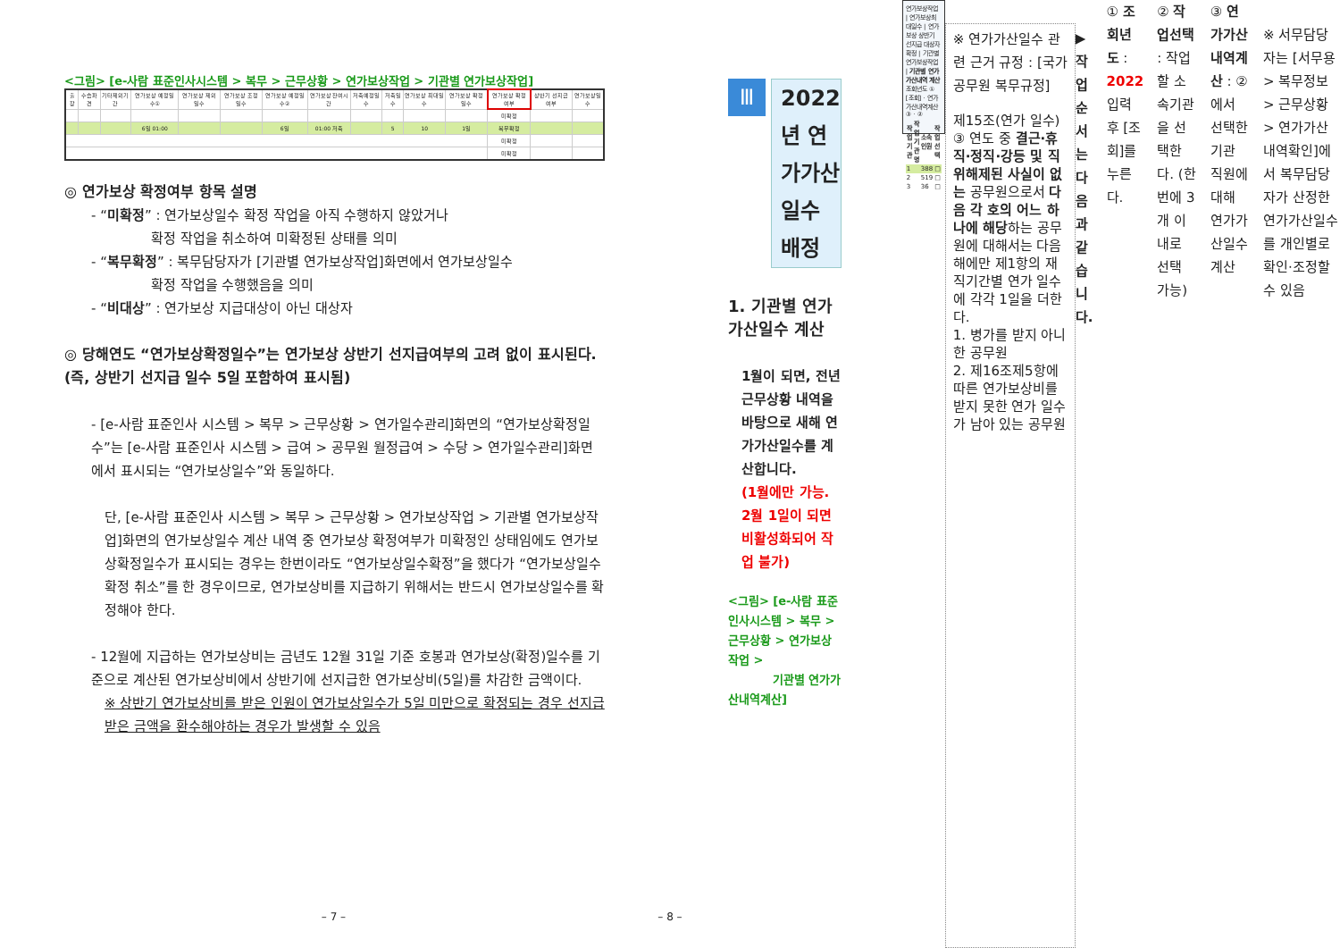<그림> [e-사람 표준인사시스템 > 복무 > 근무상황 > 연가보상작업 > 기관별 연가보상작업]
| 출장 | 수습파견 | 기타제외기간 | 연가보상 예정일수① | 연가보상 제외일수 | 연가보상 조정일수 | 연가보상 예정일수② | 연가보상 잔여시간 | 저축예정일수 | 저축일수 | 연가보상 최대일수 | 연가보상 확정일수 | 연가보상 확정여부 | 상반기 선지급여부 | 연가보상일수 |
| --- | --- | --- | --- | --- | --- | --- | --- | --- | --- | --- | --- | --- | --- | --- |
| | | | | | | | | | | | | 미확정 | | |
| | | | 6일 01:00 | | | 6일 | 01:00 저축 | | 5 | 10 | 1일 | 복무확정 | | |
| | | | | | | | | | | | | 미확정 | | |
| | | | | | | | | | | | | 미확정 | | |
◎ 연가보상 확정여부 항목 설명
- “미확정” : 연가보상일수 확정 작업을 아직 수행하지 않았거나
확정 작업을 취소하여 미확정된 상태를 의미
- “복무확정” : 복무담당자가 [기관별 연가보상작업]화면에서 연가보상일수
확정 작업을 수행했음을 의미
- “비대상” : 연가보상 지급대상이 아닌 대상자
◎ 당해연도 “연가보상확정일수”는 연가보상 상반기 선지급여부의 고려 없이 표시된다. (즉, 상반기 선지급 일수 5일 포함하여 표시됨)
- [e-사람 표준인사 시스템 > 복무 > 근무상황 > 연가일수관리]화면의 “연가보상확정일수”는 [e-사람 표준인사 시스템 > 급여 > 공무원 월정급여 > 수당 > 연가일수관리]화면에서 표시되는 “연가보상일수”와 동일하다.
단, [e-사람 표준인사 시스템 > 복무 > 근무상황 > 연가보상작업 > 기관별 연가보상작업]화면의 연가보상일수 계산 내역 중 연가보상 확정여부가 미확정인 상태임에도 연가보상확정일수가 표시되는 경우는 한번이라도 “연가보상일수확정”을 했다가 “연가보상일수확정 취소”를 한 경우이므로, 연가보상비를 지급하기 위해서는 반드시 연가보상일수를 확정해야 한다.
- 12월에 지급하는 연가보상비는 금년도 12월 31일 기준 호봉과 연가보상(확정)일수를 기준으로 계산된 연가보상비에서 상반기에 선지급한 연가보상비(5일)를 차감한 금액이다.
※ 상반기 연가보상비를 받은 인원이 연가보상일수가 5일 미만으로 확정되는 경우 선지급 받은 금액을 환수해야하는 경우가 발생할 수 있음
– 7 –
Ⅲ
2022년 연가가산일수 배정
1. 기관별 연가가산일수 계산
1월이 되면, 전년 근무상황 내역을 바탕으로 새해 연가가산일수를 계산합니다.
(1월에만 가능. 2월 1일이 되면 비활성화되어 작업 불가)
<그림> [e-사람 표준인사시스템 > 복무 > 근무상황 > 연가보상작업 >
기관별 연가가산내역계산]
연가보상작업 | 연가보상최대일수 | 연가보상 상반기 선지급 대상자 확정 | 기관별 연가보상작업 | 기관별 연가가산내역 계산
조회년도 ① [조회] · 연가가산내역계산 ③ · ②
| 작업기관 | 작업기관명 | 소속인원 | 작업선택 |
| --- | --- | --- | --- |
| 1 | | 388 | □ |
| 2 | | 519 | □ |
| 3 | | 36 | □ |
※ 연가가산일수 관련 근거 규정 : [국가공무원 복무규정]
제15조(연가 일수) ③ 연도 중 결근·휴직·정직·강등 및 직위해제된 사실이 없는 공무원으로서 다음 각 호의 어느 하나에 해당하는 공무원에 대해서는 다음 해에만 제1항의 재직기간별 연가 일수에 각각 1일을 더한다.
1. 병가를 받지 아니한 공무원
2. 제16조제5항에 따른 연가보상비를 받지 못한 연가 일수가 남아 있는 공무원
▶ 작업순서는 다음과 같습니다.
① 조회년도 : 2022 입력 후 [조회]를 누른다.
② 작업선택 : 작업할 소속기관을 선택한다. (한번에 3개 이내로 선택 가능)
③ 연가가산내역계산 : ②에서 선택한 기관 직원에 대해 연가가산일수 계산
※ 서무담당자는 [서무용 > 복무정보 > 근무상황 > 연가가산내역확인]에서 복무담당자가 산정한 연가가산일수를 개인별로 확인·조정할 수 있음
– 8 –